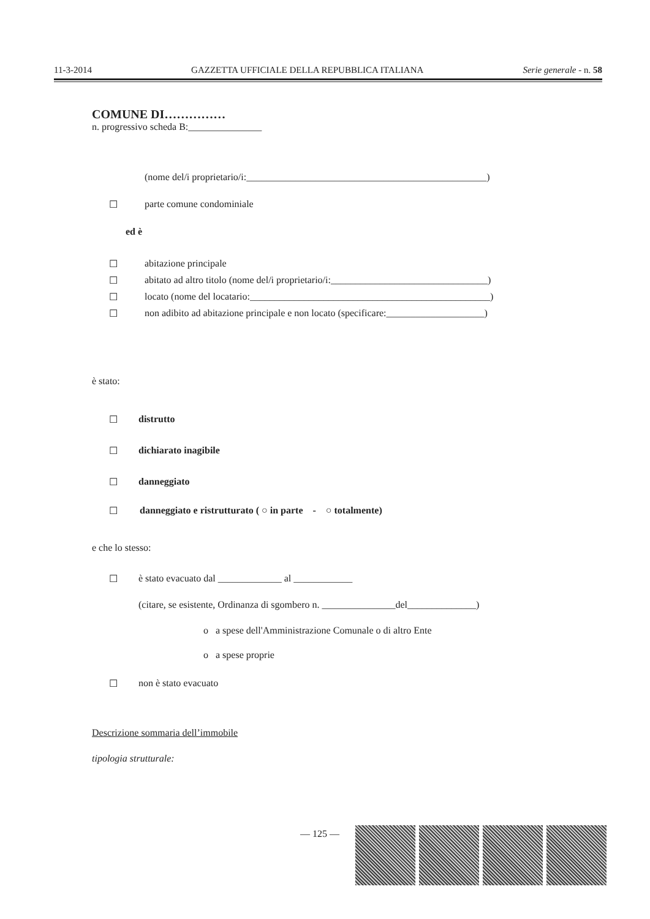11-3-2014 GAZZETTA UFFICIALE DELLA REPUBBLICA ITALIANA Serie generale - n. 58
COMUNE DI……………
n. progressivo scheda B:_______________
(nome del/i proprietario/i:_________________________________________________)
☐ parte comune condominiale
ed è
☐ abitazione principale
☐ abitato ad altro titolo (nome del/i proprietario/i:________________________________)
☐ locato (nome del locatario:_________________________________________________)
☐ non adibito ad abitazione principale e non locato (specificare:____________________)
è stato:
☐ distrutto
☐ dichiarato inagibile
☐ danneggiato
☐ danneggiato e ristrutturato ( ○ in parte - ○ totalmente)
e che lo stesso:
☐ è stato evacuato dal _____________ al ____________
(citare, se esistente, Ordinanza di sgombero n. _______________del______________)
o a spese dell'Amministrazione Comunale o di altro Ente
o a spese proprie
☐ non è stato evacuato
Descrizione sommaria dell’immobile
tipologia strutturale:
— 125 —